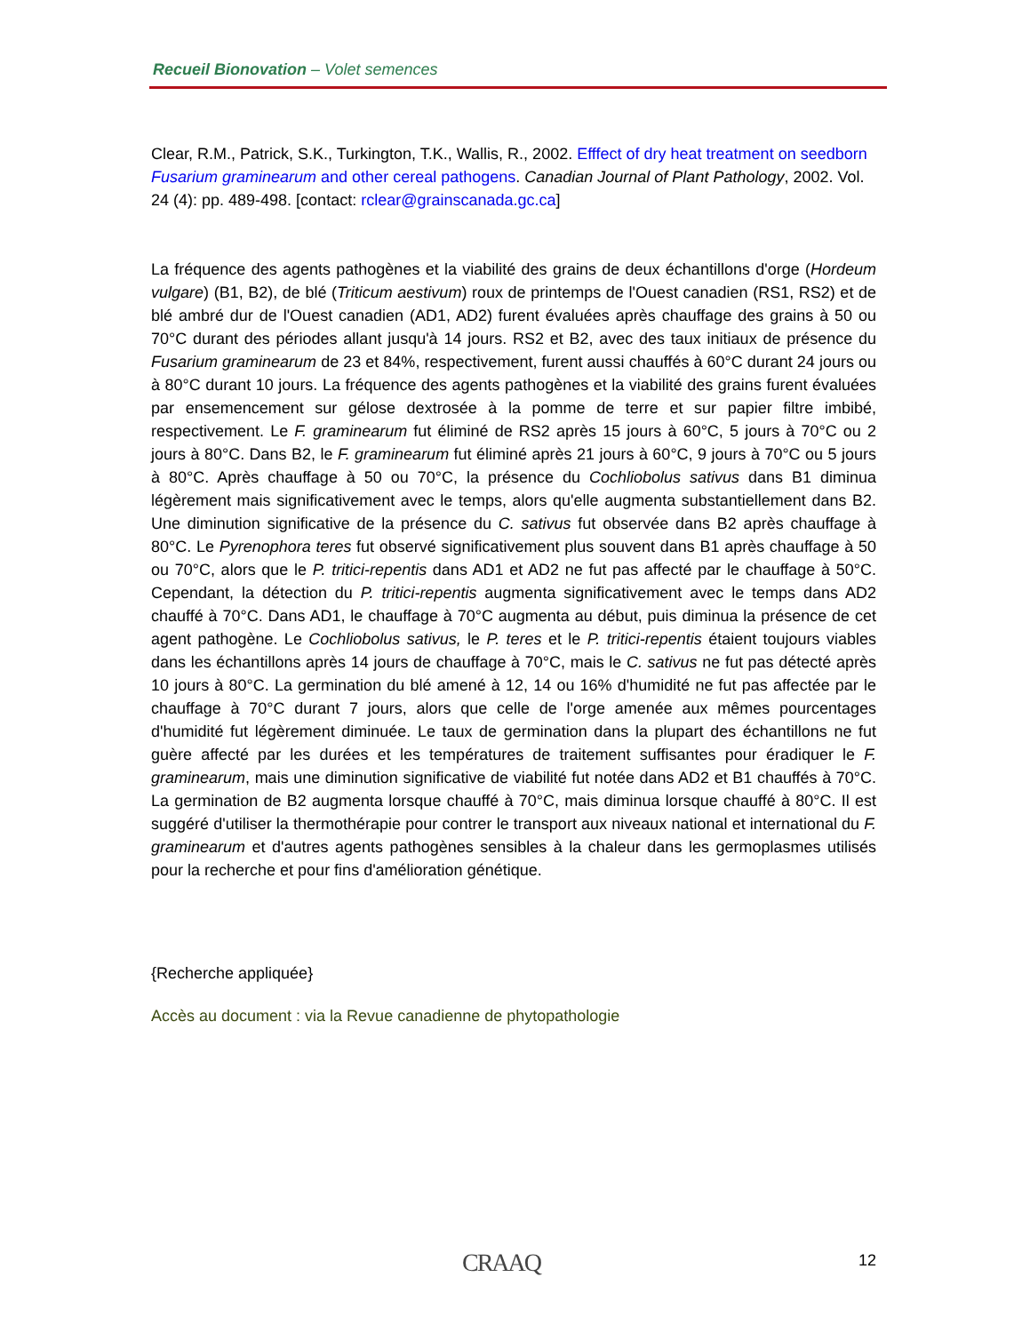Recueil Bionovation – Volet semences
Clear, R.M., Patrick, S.K., Turkington, T.K., Wallis, R., 2002. Efffect of dry heat treatment on seedborn Fusarium graminearum and other cereal pathogens. Canadian Journal of Plant Pathology, 2002. Vol. 24 (4): pp. 489-498. [contact: rclear@grainscanada.gc.ca]
La fréquence des agents pathogènes et la viabilité des grains de deux échantillons d'orge (Hordeum vulgare) (B1, B2), de blé (Triticum aestivum) roux de printemps de l'Ouest canadien (RS1, RS2) et de blé ambré dur de l'Ouest canadien (AD1, AD2) furent évaluées après chauffage des grains à 50 ou 70°C durant des périodes allant jusqu'à 14 jours. RS2 et B2, avec des taux initiaux de présence du Fusarium graminearum de 23 et 84%, respectivement, furent aussi chauffés à 60°C durant 24 jours ou à 80°C durant 10 jours. La fréquence des agents pathogènes et la viabilité des grains furent évaluées par ensemencement sur gélose dextrosée à la pomme de terre et sur papier filtre imbibé, respectivement. Le F. graminearum fut éliminé de RS2 après 15 jours à 60°C, 5 jours à 70°C ou 2 jours à 80°C. Dans B2, le F. graminearum fut éliminé après 21 jours à 60°C, 9 jours à 70°C ou 5 jours à 80°C. Après chauffage à 50 ou 70°C, la présence du Cochliobolus sativus dans B1 diminua légèrement mais significativement avec le temps, alors qu'elle augmenta substantiellement dans B2. Une diminution significative de la présence du C. sativus fut observée dans B2 après chauffage à 80°C. Le Pyrenophora teres fut observé significativement plus souvent dans B1 après chauffage à 50 ou 70°C, alors que le P. tritici-repentis dans AD1 et AD2 ne fut pas affecté par le chauffage à 50°C. Cependant, la détection du P. tritici-repentis augmenta significativement avec le temps dans AD2 chauffé à 70°C. Dans AD1, le chauffage à 70°C augmenta au début, puis diminua la présence de cet agent pathogène. Le Cochliobolus sativus, le P. teres et le P. tritici-repentis étaient toujours viables dans les échantillons après 14 jours de chauffage à 70°C, mais le C. sativus ne fut pas détecté après 10 jours à 80°C. La germination du blé amené à 12, 14 ou 16% d'humidité ne fut pas affectée par le chauffage à 70°C durant 7 jours, alors que celle de l'orge amenée aux mêmes pourcentages d'humidité fut légèrement diminuée. Le taux de germination dans la plupart des échantillons ne fut guère affecté par les durées et les températures de traitement suffisantes pour éradiquer le F. graminearum, mais une diminution significative de viabilité fut notée dans AD2 et B1 chauffés à 70°C. La germination de B2 augmenta lorsque chauffé à 70°C, mais diminua lorsque chauffé à 80°C. Il est suggéré d'utiliser la thermothérapie pour contrer le transport aux niveaux national et international du F. graminearum et d'autres agents pathogènes sensibles à la chaleur dans les germoplasmes utilisés pour la recherche et pour fins d'amélioration génétique.
{Recherche appliquée}
Accès au document : via la Revue canadienne de phytopathologie
CRAAQ 12